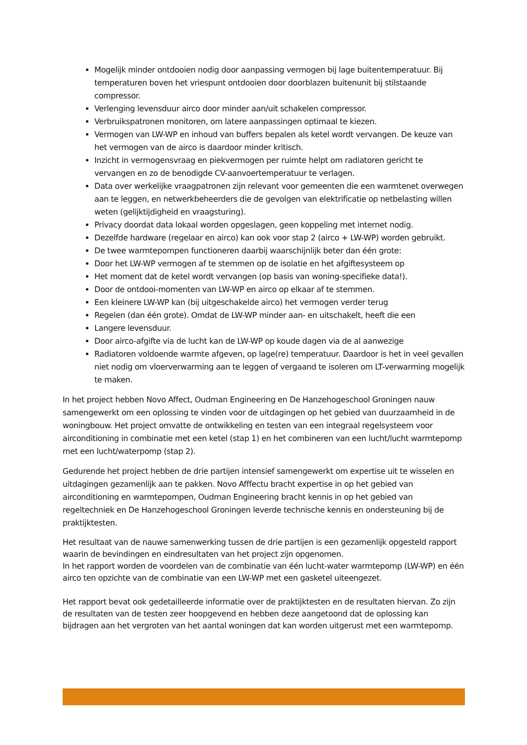Mogelijk minder ontdooien nodig door aanpassing vermogen bij lage buitentemperatuur. Bij temperaturen boven het vriespunt ontdooien door doorblazen buitenunit bij stilstaande compressor.
Verlenging levensduur airco door minder aan/uit schakelen compressor.
Verbruikspatronen monitoren, om latere aanpassingen optimaal te kiezen.
Vermogen van LW-WP en inhoud van buffers bepalen als ketel wordt vervangen. De keuze van het vermogen van de airco is daardoor minder kritisch.
Inzicht in vermogensvraag en piekvermogen per ruimte helpt om radiatoren gericht te vervangen en zo de benodigde CV-aanvoertemperatuur te verlagen.
Data over werkelijke vraagpatronen zijn relevant voor gemeenten die een warmtenet overwegen aan te leggen, en netwerkbeheerders die de gevolgen van elektrificatie op netbelasting willen weten (gelijktijdigheid en vraagsturing).
Privacy doordat data lokaal worden opgeslagen, geen koppeling met internet nodig.
Dezelfde hardware (regelaar en airco) kan ook voor stap 2 (airco + LW-WP) worden gebruikt.
De twee warmtepompen functioneren daarbij waarschijnlijk beter dan één grote:
Door het LW-WP vermogen af te stemmen op de isolatie en het afgiftesysteem op
Het moment dat de ketel wordt vervangen (op basis van woning-specifieke data!).
Door de ontdooi-momenten van LW-WP en airco op elkaar af te stemmen.
Een kleinere LW-WP kan (bij uitgeschakelde airco) het vermogen verder terug
Regelen (dan één grote). Omdat de LW-WP minder aan- en uitschakelt, heeft die een
Langere levensduur.
Door airco-afgifte via de lucht kan de LW-WP op koude dagen via de al aanwezige
Radiatoren voldoende warmte afgeven, op lage(re) temperatuur. Daardoor is het in veel gevallen niet nodig om vloerverwarming aan te leggen of vergaand te isoleren om LT-verwarming mogelijk te maken.
In het project hebben Novo Affect, Oudman Engineering en De Hanzehogeschool Groningen nauw samengewerkt om een oplossing te vinden voor de uitdagingen op het gebied van duurzaamheid in de woningbouw. Het project omvatte de ontwikkeling en testen van een integraal regelsysteem voor airconditioning in combinatie met een ketel (stap 1) en het combineren van een lucht/lucht warmtepomp met een lucht/waterpomp (stap 2).
Gedurende het project hebben de drie partijen intensief samengewerkt om expertise uit te wisselen en uitdagingen gezamenlijk aan te pakken. Novo Afffectu bracht expertise in op het gebied van airconditioning en warmtepompen, Oudman Engineering bracht kennis in op het gebied van regeltechniek en De Hanzehogeschool Groningen leverde technische kennis en ondersteuning bij de praktijktesten.
Het resultaat van de nauwe samenwerking tussen de drie partijen is een gezamenlijk opgesteld rapport waarin de bevindingen en eindresultaten van het project zijn opgenomen.
In het rapport worden de voordelen van de combinatie van één lucht-water warmtepomp (LW-WP) en één airco ten opzichte van de combinatie van een LW-WP met een gasketel uiteengezet.
Het rapport bevat ook gedetailleerde informatie over de praktijktesten en de resultaten hiervan. Zo zijn de resultaten van de testen zeer hoopgevend en hebben deze aangetoond dat de oplossing kan bijdragen aan het vergroten van het aantal woningen dat kan worden uitgerust met een warmtepomp.